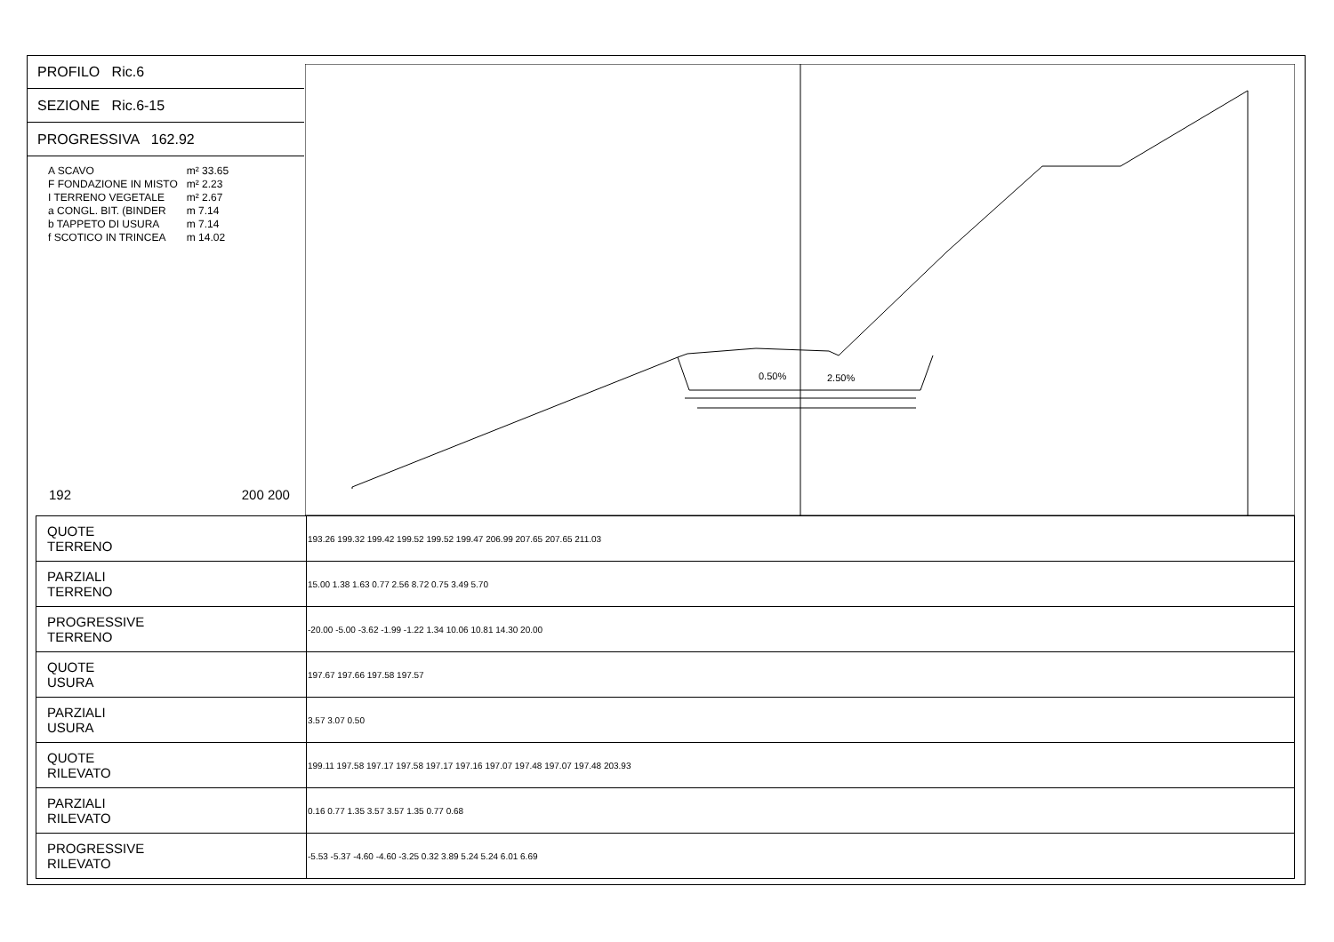PROFILO Ric.6
SEZIONE Ric.6-15
PROGRESSIVA 162.92
| A SCAVO | m² 33.65 |
| F FONDAZIONE IN MISTO | m² 2.23 |
| I TERRENO VEGETALE | m² 2.67 |
| a CONGL. BIT. (BINDER | m 7.14 |
| b TAPPETO DI USURA | m 7.14 |
| f SCOTICO IN TRINCEA | m 14.02 |
192 200 200
0.50%
2.50%
| QUOTE TERRENO | 193.26 199.32 199.42 199.52 199.52 199.47 206.99 207.65 207.65 211.03 |
| PARZIALI TERRENO | 15.00 1.38 1.63 0.77 2.56 8.72 0.75 3.49 5.70 |
| PROGRESSIVE TERRENO | -20.00 -5.00 -3.62 -1.99 -1.22 1.34 10.06 10.81 14.30 20.00 |
| QUOTE USURA | 197.67 197.66 197.58 197.57 |
| PARZIALI USURA | 3.57 3.07 0.50 |
| QUOTE RILEVATO | 199.11 197.58 197.17 197.58 197.17 197.16 197.07 197.48 197.07 197.48 203.93 |
| PARZIALI RILEVATO | 0.16 0.77 1.35 3.57 3.57 1.35 0.77 0.68 |
| PROGRESSIVE RILEVATO | -5.53 -5.37 -4.60 -4.60 -3.25 0.32 3.89 5.24 5.24 6.01 6.69 |